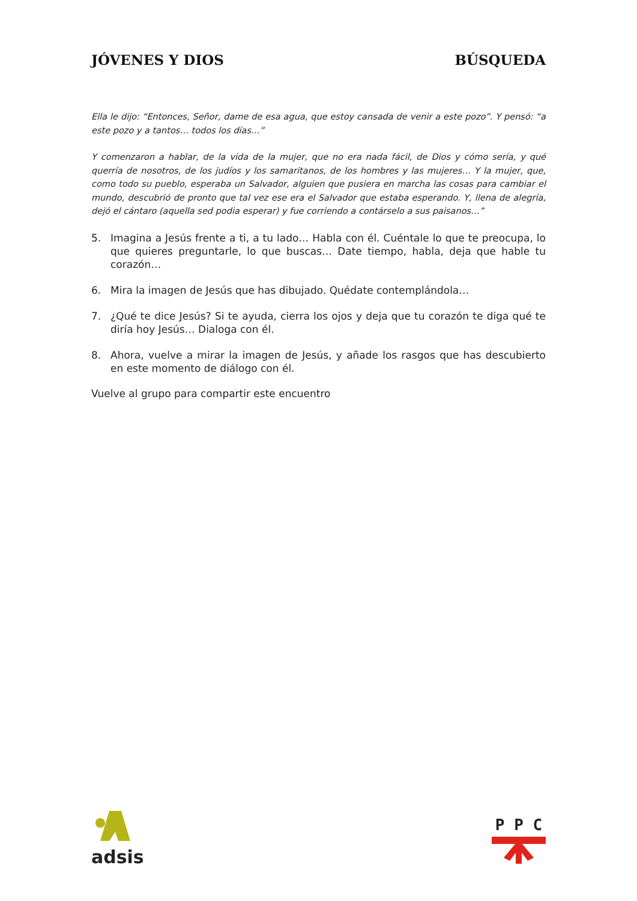JÓVENES Y DIOS BÚSQUEDA
Ella le dijo: “Entonces, Señor, dame de esa agua, que estoy cansada de venir a este pozo”. Y pensó: “a este pozo y a tantos… todos los días…”
Y comenzaron a hablar, de la vida de la mujer, que no era nada fácil, de Dios y cómo sería, y qué querría de nosotros, de los judíos y los samaritanos, de los hombres y las mujeres… Y la mujer, que, como todo su pueblo, esperaba un Salvador, alguien que pusiera en marcha las cosas para cambiar el mundo, descubrió de pronto que tal vez ese era el Salvador que estaba esperando. Y, llena de alegría, dejó el cántaro (aquella sed podia esperar) y fue corriendo a contárselo a sus paisanos…”
5. Imagina a Jesús frente a ti, a tu lado… Habla con él. Cuéntale lo que te preocupa, lo que quieres preguntarle, lo que buscas… Date tiempo, habla, deja que hable tu corazón…
6. Mira la imagen de Jesús que has dibujado. Quédate contemplándola…
7. ¿Qué te dice Jesús? Si te ayuda, cierra los ojos y deja que tu corazón te diga qué te diría hoy Jesús… Dialoga con él.
8. Ahora, vuelve a mirar la imagen de Jesús, y añade los rasgos que has descubierto en este momento de diálogo con él.
Vuelve al grupo para compartir este encuentro
adsis
P P C